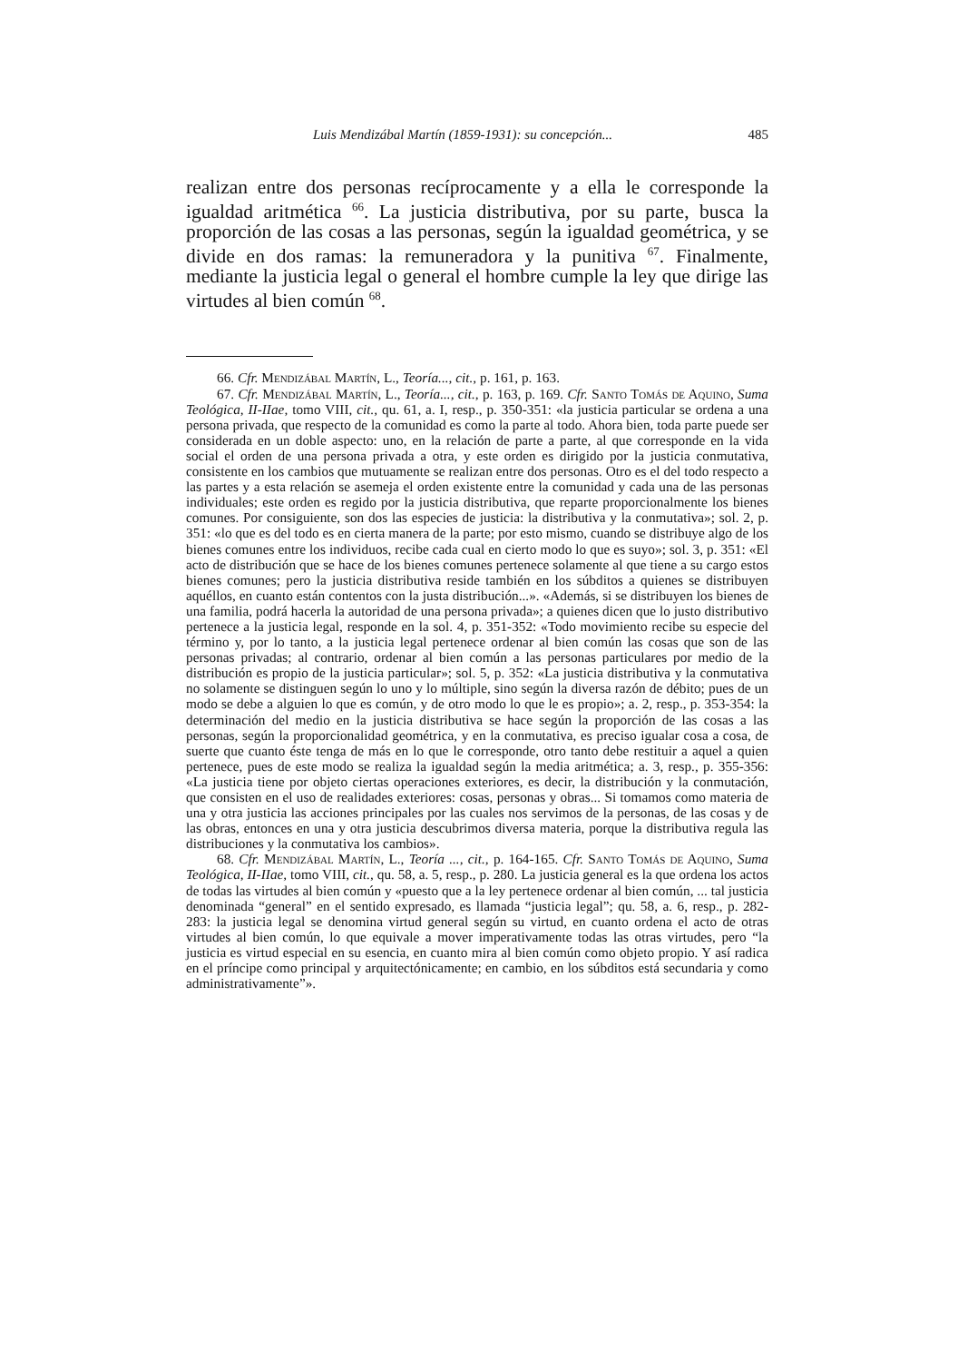Luis Mendizábal Martín (1859-1931): su concepción... 485
realizan entre dos personas recíprocamente y a ella le corresponde la igualdad aritmética <sup>66</sup>. La justicia distributiva, por su parte, busca la proporción de las cosas a las personas, según la igualdad geométrica, y se divide en dos ramas: la remuneradora y la punitiva <sup>67</sup>. Finalmente, mediante la justicia legal o general el hombre cumple la ley que dirige las virtudes al bien común <sup>68</sup>.
66. Cfr. Mendizábal Martín, L., Teoría..., cit., p. 161, p. 163.
67. Cfr. Mendizábal Martín, L., Teoría..., cit., p. 163, p. 169. Cfr. Santo Tomás de Aquino, Suma Teológica, II-IIae, tomo VIII, cit., qu. 61, a. I, resp., p. 350-351: «la justicia particular se ordena a una persona privada, que respecto de la comunidad es como la parte al todo. Ahora bien, toda parte puede ser considerada en un doble aspecto: uno, en la relación de parte a parte, al que corresponde en la vida social el orden de una persona privada a otra, y este orden es dirigido por la justicia conmutativa, consistente en los cambios que mutuamente se realizan entre dos personas. Otro es el del todo respecto a las partes y a esta relación se asemeja el orden existente entre la comunidad y cada una de las personas individuales; este orden es regido por la justicia distributiva, que reparte proporcionalmente los bienes comunes. Por consiguiente, son dos las especies de justicia: la distributiva y la conmutativa»; sol. 2, p. 351: «lo que es del todo es en cierta manera de la parte; por esto mismo, cuando se distribuye algo de los bienes comunes entre los individuos, recibe cada cual en cierto modo lo que es suyo»; sol. 3, p. 351: «El acto de distribución que se hace de los bienes comunes pertenece solamente al que tiene a su cargo estos bienes comunes; pero la justicia distributiva reside también en los súbditos a quienes se distribuyen aquéllos, en cuanto están contentos con la justa distribución...». «Además, si se distribuyen los bienes de una familia, podrá hacerla la autoridad de una persona privada»; a quienes dicen que lo justo distributivo pertenece a la justicia legal, responde en la sol. 4, p. 351-352: «Todo movimiento recibe su especie del término y, por lo tanto, a la justicia legal pertenece ordenar al bien común las cosas que son de las personas privadas; al contrario, ordenar al bien común a las personas particulares por medio de la distribución es propio de la justicia particular»; sol. 5, p. 352: «La justicia distributiva y la conmutativa no solamente se distinguen según lo uno y lo múltiple, sino según la diversa razón de débito; pues de un modo se debe a alguien lo que es común, y de otro modo lo que le es propio»; a. 2, resp., p. 353-354: la determinación del medio en la justicia distributiva se hace según la proporción de las cosas a las personas, según la proporcionalidad geométrica, y en la conmutativa, es preciso igualar cosa a cosa, de suerte que cuanto éste tenga de más en lo que le corresponde, otro tanto debe restituir a aquel a quien pertenece, pues de este modo se realiza la igualdad según la media aritmética; a. 3, resp., p. 355-356: «La justicia tiene por objeto ciertas operaciones exteriores, es decir, la distribución y la conmutación, que consisten en el uso de realidades exteriores: cosas, personas y obras... Si tomamos como materia de una y otra justicia las acciones principales por las cuales nos servimos de la personas, de las cosas y de las obras, entonces en una y otra justicia descubrimos diversa materia, porque la distributiva regula las distribuciones y la conmutativa los cambios».
68. Cfr. Mendizábal Martín, L., Teoría ..., cit., p. 164-165. Cfr. Santo Tomás de Aquino, Suma Teológica, II-IIae, tomo VIII, cit., qu. 58, a. 5, resp., p. 280. La justicia general es la que ordena los actos de todas las virtudes al bien común y «puesto que a la ley pertenece ordenar al bien común, ... tal justicia denominada “general” en el sentido expresado, es llamada “justicia legal”; qu. 58, a. 6, resp., p. 282-283: la justicia legal se denomina virtud general según su virtud, en cuanto ordena el acto de otras virtudes al bien común, lo que equivale a mover imperativamente todas las otras virtudes, pero “la justicia es virtud especial en su esencia, en cuanto mira al bien común como objeto propio. Y así radica en el príncipe como principal y arquitectónicamente; en cambio, en los súbditos está secundaria y como administrativamente”».